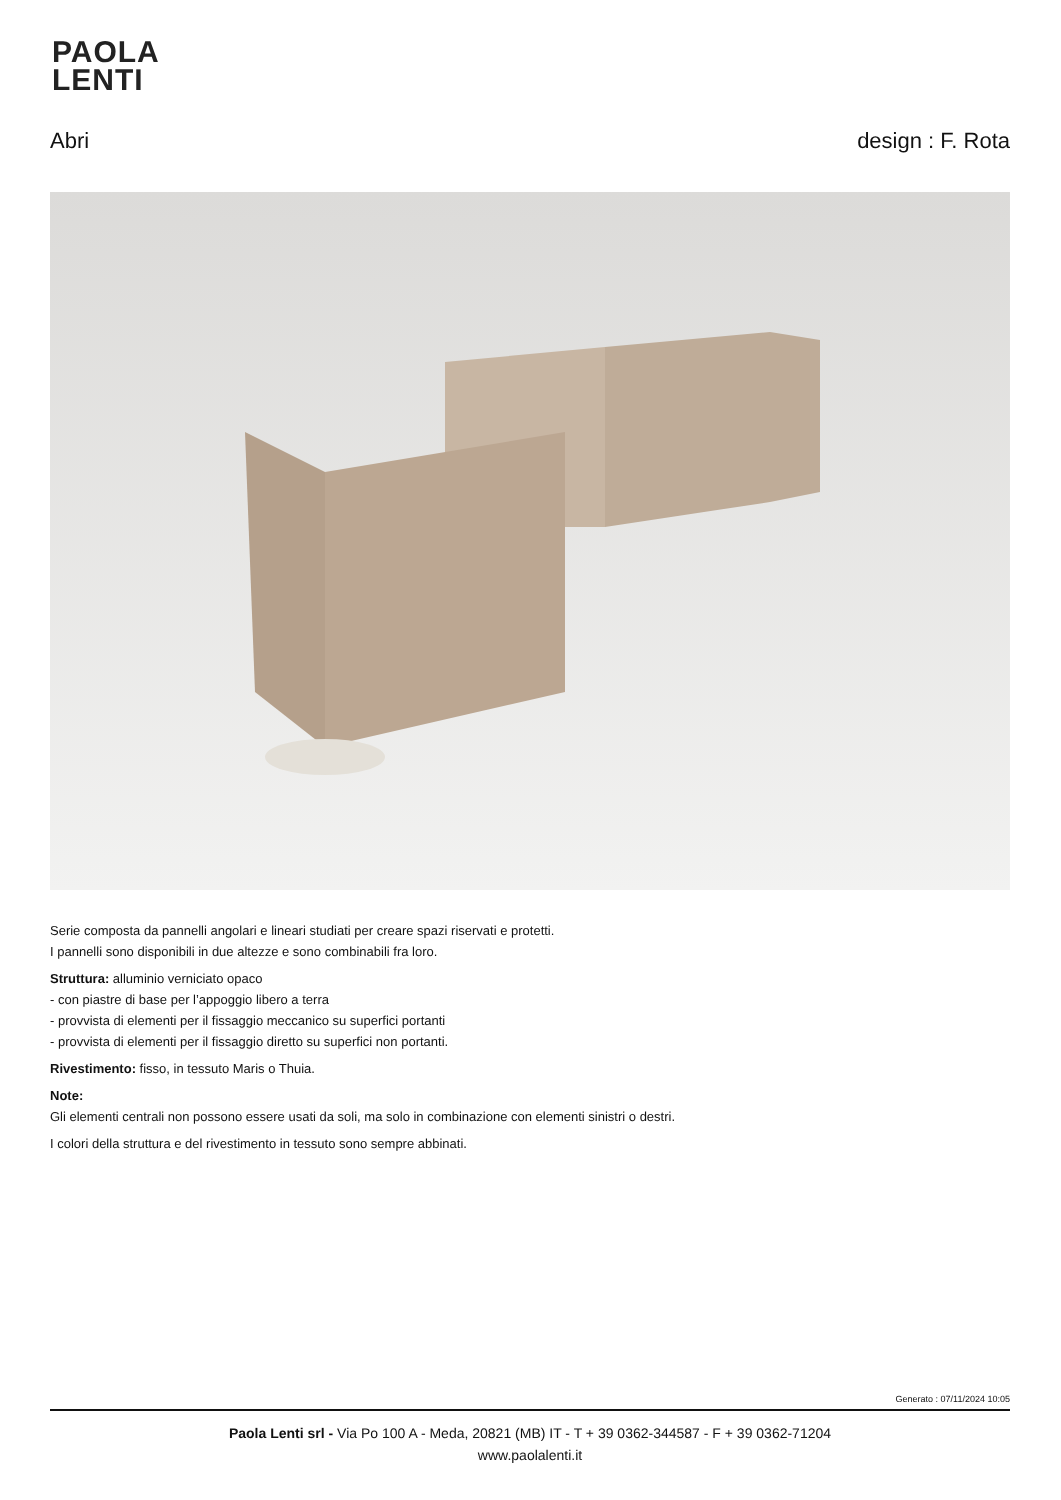PAOLA
LENTI
Abri design : F. Rota
Serie composta da pannelli angolari e lineari studiati per creare spazi riservati e protetti.
I pannelli sono disponibili in due altezze e sono combinabili fra loro.
Struttura: alluminio verniciato opaco
- con piastre di base per l’appoggio libero a terra
- provvista di elementi per il fissaggio meccanico su superfici portanti
- provvista di elementi per il fissaggio diretto su superfici non portanti.
Rivestimento: fisso, in tessuto Maris o Thuia.
Note:
Gli elementi centrali non possono essere usati da soli, ma solo in combinazione con elementi sinistri o destri.
I colori della struttura e del rivestimento in tessuto sono sempre abbinati.
Generato : 07/11/2024 10:05
Paola Lenti srl - Via Po 100 A - Meda, 20821 (MB) IT - T + 39 0362-344587 - F + 39 0362-71204
www.paolalenti.it